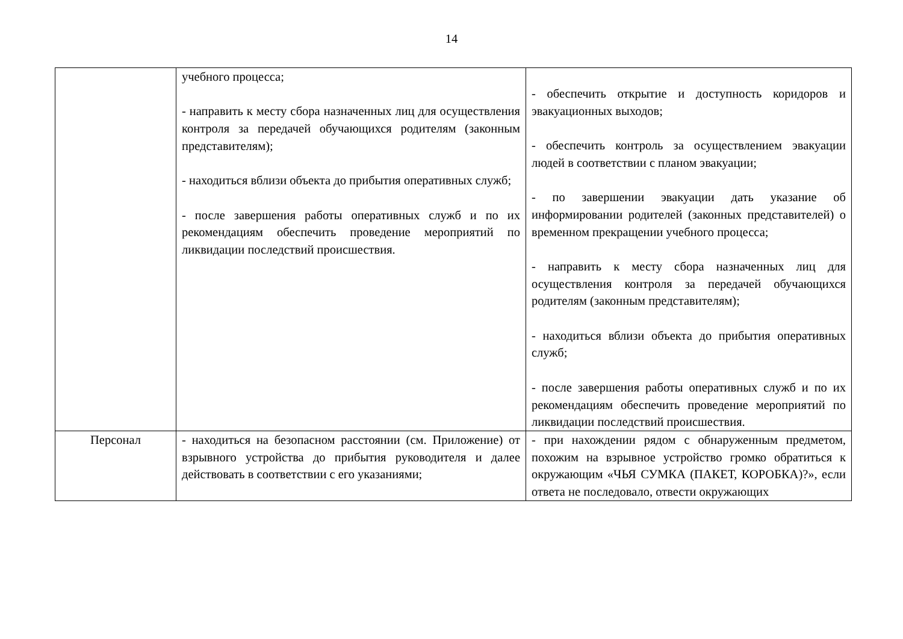14
| | учебного процесса; - направить к месту сбора назначенных лиц для осуществления контроля за передачей обучающихся родителям (законным представителям); - находиться вблизи объекта до прибытия оперативных служб; - после завершения работы оперативных служб и по их рекомендациям обеспечить проведение мероприятий по ликвидации последствий происшествия. | - обеспечить открытие и доступность коридоров и эвакуационных выходов; - обеспечить контроль за осуществлением эвакуации людей в соответствии с планом эвакуации; - по завершении эвакуации дать указание об информировании родителей (законных представителей) о временном прекращении учебного процесса; - направить к месту сбора назначенных лиц для осуществления контроля за передачей обучающихся родителям (законным представителям); - находиться вблизи объекта до прибытия оперативных служб; - после завершения работы оперативных служб и по их рекомендациям обеспечить проведение мероприятий по ликвидации последствий происшествия. |
| Персонал | - находиться на безопасном расстоянии (см. Приложение) от взрывного устройства до прибытия руководителя и далее действовать в соответствии с его указаниями; | - при нахождении рядом с обнаруженным предметом, похожим на взрывное устройство громко обратиться к окружающим «ЧЬЯ СУМКА (ПАКЕТ, КОРОБКА)?», если ответа не последовало, отвести окружающих |